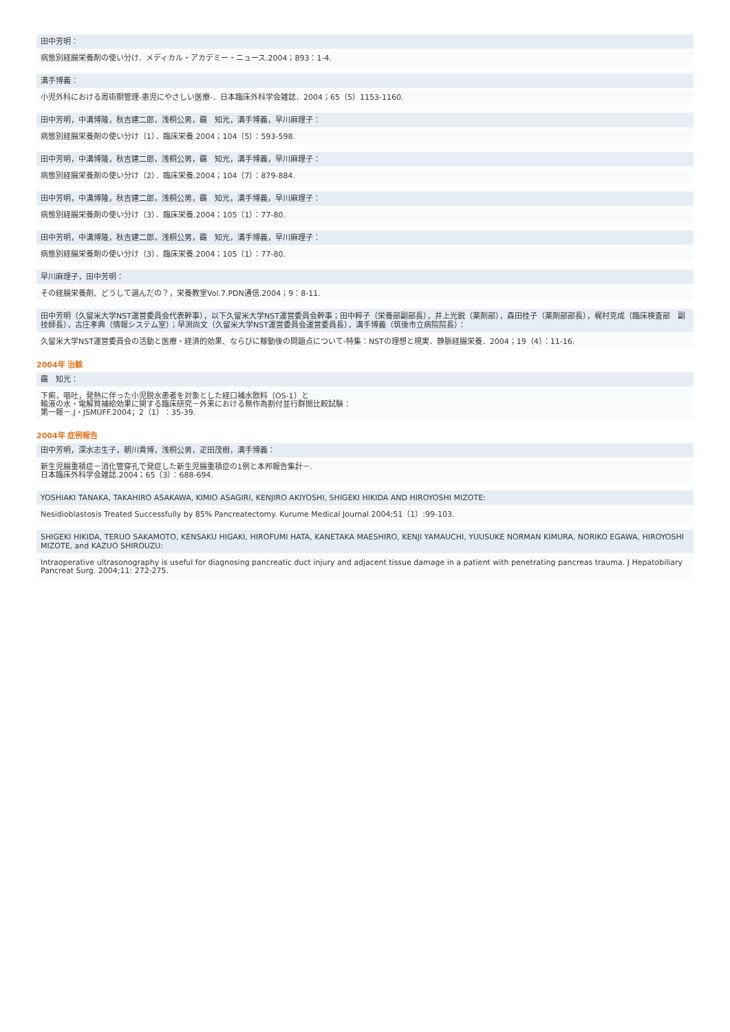田中芳明：
病態別経腸栄養剤の使い分け．メディカル・アカデミー・ニュース.2004；893：1-4.
溝手博義：
小児外科における周術期管理-患児にやさしい医療-．日本臨床外科学会雑誌．2004；65（5）1153-1160.
田中芳明，中溝博隆，秋吉建二郎，浅桐公男，靍　知光，溝手博義，早川麻理子：
病態別経腸栄養剤の使い分け（1）．臨床栄養.2004；104（5）：593-598.
田中芳明，中溝博隆，秋吉建二郎，浅桐公男，靍　知光，溝手博義，早川麻理子：
病態別経腸栄養剤の使い分け（2）．臨床栄養.2004；104（7）：879-884.
田中芳明，中溝博隆，秋吉建二郎，浅桐公男，靍　知光，溝手博義，早川麻理子：
病態別経腸栄養剤の使い分け（3）．臨床栄養.2004；105（1）：77-80.
田中芳明，中溝博隆，秋吉建二郎，浅桐公男，靍　知光，溝手博義，早川麻理子：
病態別経腸栄養剤の使い分け（3）．臨床栄養.2004；105（1）：77-80.
早川麻理子，田中芳明：
その経腸栄養剤、どうして選んだの？，栄養教室Vol.7.PDN通信.2004；9：8-11.
田中芳明（久留米大学NST運営委員会代表幹事），以下久留米大学NST運営委員会幹事；田中粹子（栄養部副部長），井上光鋭（薬剤部），森田桂子（薬剤部部長），梶村克成（臨床検査部　副技師長），古庄孝典（情報システム室）；早渕尚文（久留米大学NST運営委員会運営委員長），溝手博義（筑後市立病院院長）：
久留米大学NST運営委員会の活動と医療・経済的効果、ならびに稼動後の問題点について-特集：NSTの理想と現実．静脈経腸栄養．2004；19（4）：11-16.
2004年 治験
靍　知光：
下痢，嘔吐，発熱に伴った小児脱水患者を対象とした経口補水飲料（OS-1）と
輸液の水・電解質補給効果に関する臨床研究－外来における無作為割付並行群間比較試験：
第一報－.J・JSMUFF.2004；2（1）：35-39.
2004年 症例報告
田中芳明，深水志生子，朝川貴博，浅桐公男，疋田茂樹，溝手博義：
新生児腸重積症－消化管穿孔で発症した新生児腸重積症の1例と本邦報告集計－.
日本臨床外科学会雑誌.2004；65（3）：688-694.
YOSHIAKI TANAKA, TAKAHIRO ASAKAWA, KIMIO ASAGIRI, KENJIRO AKIYOSHI, SHIGEKI HIKIDA AND HIROYOSHI MIZOTE:
Nesidioblastosis Treated Successfully by 85% Pancreatectomy. Kurume Medical Journal 2004;51（1）:99-103.
SHIGEKI HIKIDA, TERUO SAKAMOTO, KENSAKU HIGAKI, HIROFUMI HATA, KANETAKA MAESHIRO, KENJI YAMAUCHI, YUUSUKE NORMAN KIMURA, NORIKO EGAWA, HIROYOSHI MIZOTE, and KAZUO SHIROUZU:
Intraoperative ultrasonography is useful for diagnosing pancreatic duct injury and adjacent tissue damage in a patient with penetrating pancreas trauma. J Hepatobiliary Pancreat Surg. 2004;11: 272-275.